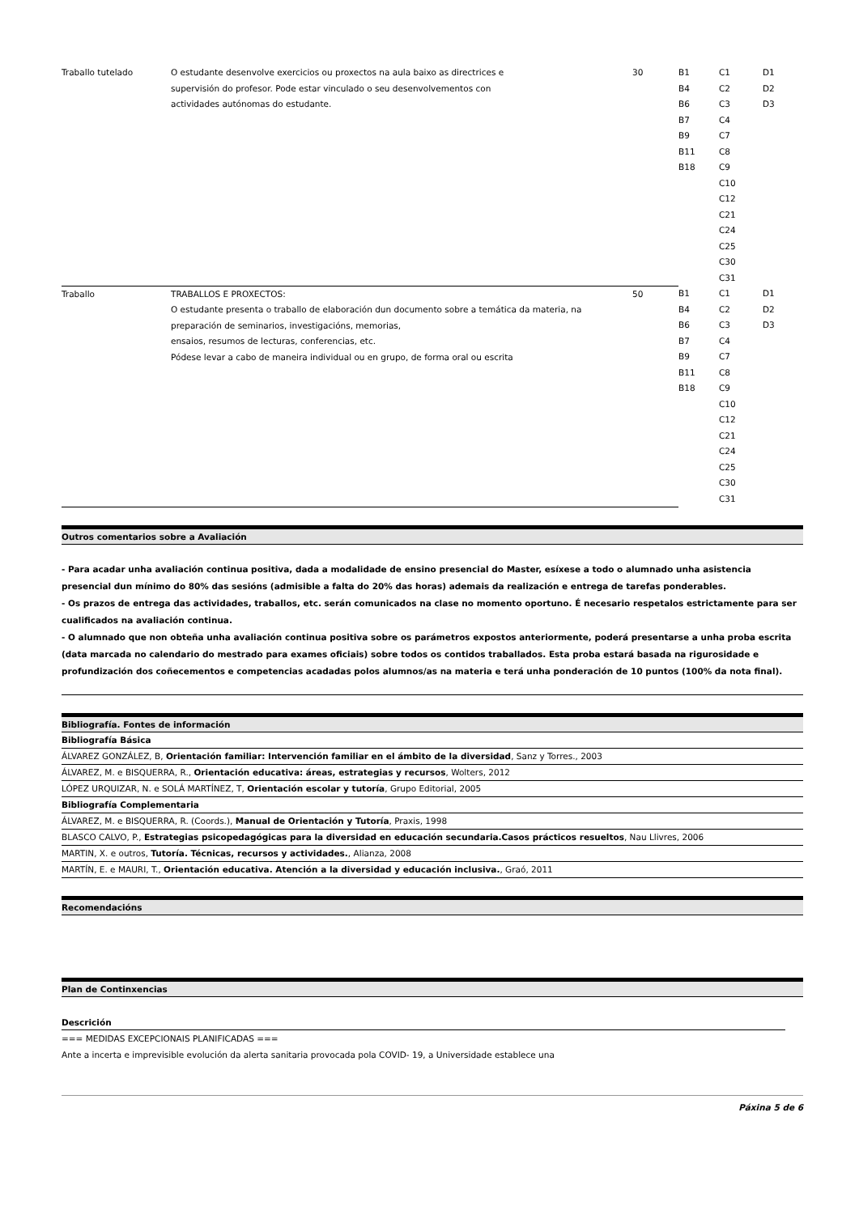| Traballo tutelado | O estudante desenvolve exercicios ou proxectos na aula baixo as directrices e supervisión do profesor. Pode estar vinculado o seu desenvolvementos con actividades autónomas do estudante. | 30 | B1 B4 B6 B7 B9 B11 B18 | C1 C2 C3 C4 C7 C8 C9 C10 C12 C21 C24 C25 C30 C31 | D1 D2 D3 |
| Traballo | TRABALLOS E PROXECTOS: O estudante presenta o traballo de elaboración dun documento sobre a temática da materia, na preparación de seminarios, investigacións, memorias, ensaios, resumos de lecturas, conferencias, etc. Pódese levar a cabo de maneira individual ou en grupo, de forma oral ou escrita | 50 | B1 B4 B6 B7 B9 B11 B18 | C1 C2 C3 C4 C7 C8 C9 C10 C12 C21 C24 C25 C30 C31 | D1 D2 D3 |
Outros comentarios sobre a Avaliación
- Para acadar unha avaliación continua positiva, dada a modalidade de ensino presencial do Master, esíxese a todo o alumnado unha asistencia presencial dun mínimo do 80% das sesións (admisible a falta do 20% das horas) ademais da realización e entrega de tarefas ponderables.
- Os prazos de entrega das actividades, traballos, etc. serán comunicados na clase no momento oportuno. É necesario respetalos estrictamente para ser cualificados na avaliación continua.
- O alumnado que non obteña unha avaliación continua positiva sobre os parámetros expostos anteriormente, poderá presentarse a unha proba escrita (data marcada no calendario do mestrado para exames oficiais) sobre todos os contidos traballados. Esta proba estará basada na rigurosidade e profundización dos coñecementos e competencias acadadas polos alumnos/as na materia e terá unha ponderación de 10 puntos (100% da nota final).
Bibliografía. Fontes de información
Bibliografía Básica
ÁLVAREZ GONZÁLEZ, B, Orientación familiar: Intervención familiar en el ámbito de la diversidad, Sanz y Torres., 2003
ÁLVAREZ, M. e BISQUERRA, R., Orientación educativa: áreas, estrategias y recursos, Wolters, 2012
LÓPEZ URQUIZAR, N. e SOLÁ MARTÍNEZ, T, Orientación escolar y tutoría, Grupo Editorial, 2005
Bibliografía Complementaria
ÁLVAREZ, M. e BISQUERRA, R. (Coords.), Manual de Orientación y Tutoría, Praxis, 1998
BLASCO CALVO, P., Estrategias psicopedagógicas para la diversidad en educación secundaria.Casos prácticos resueltos, Nau Llivres, 2006
MARTIN, X. e outros, Tutoría. Técnicas, recursos y actividades., Alianza, 2008
MARTÍN, E. e MAURI, T., Orientación educativa. Atención a la diversidad y educación inclusiva., Graó, 2011
Recomendacións
Plan de Continxencias
Descrición
=== MEDIDAS EXCEPCIONAIS PLANIFICADAS ===
Ante a incerta e imprevisible evolución da alerta sanitaria provocada pola COVID- 19, a Universidade establece una
Páxina 5 de 6